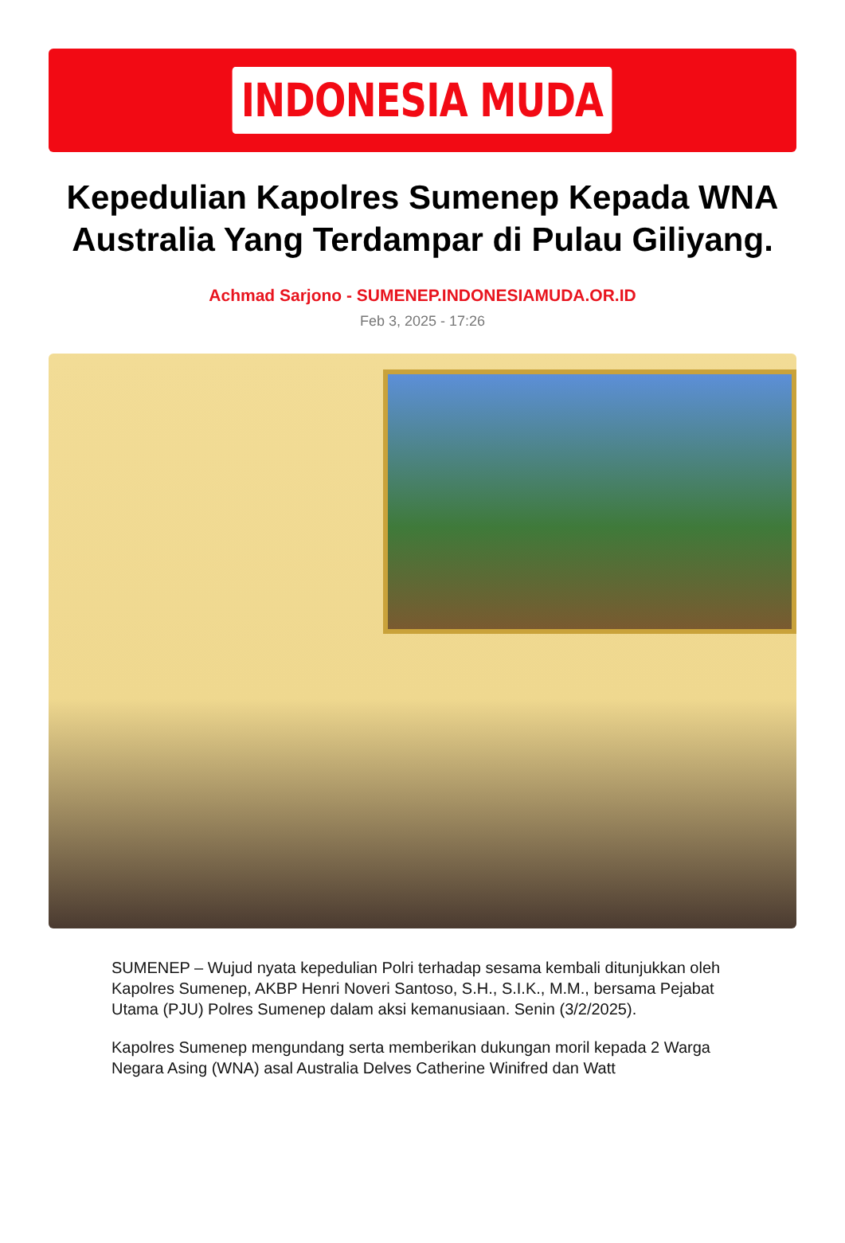INDONESIA MUDA
Kepedulian Kapolres Sumenep Kepada WNA Australia Yang Terdampar di Pulau Giliyang.
Achmad Sarjono - SUMENEP.INDONESIAMUDA.OR.ID
Feb 3, 2025 - 17:26
SUMENEP – Wujud nyata kepedulian Polri terhadap sesama kembali ditunjukkan oleh Kapolres Sumenep, AKBP Henri Noveri Santoso, S.H., S.I.K., M.M., bersama Pejabat Utama (PJU) Polres Sumenep dalam aksi kemanusiaan. Senin (3/2/2025).
Kapolres Sumenep mengundang serta memberikan dukungan moril kepada 2 Warga Negara Asing (WNA) asal Australia Delves Catherine Winifred dan Watt